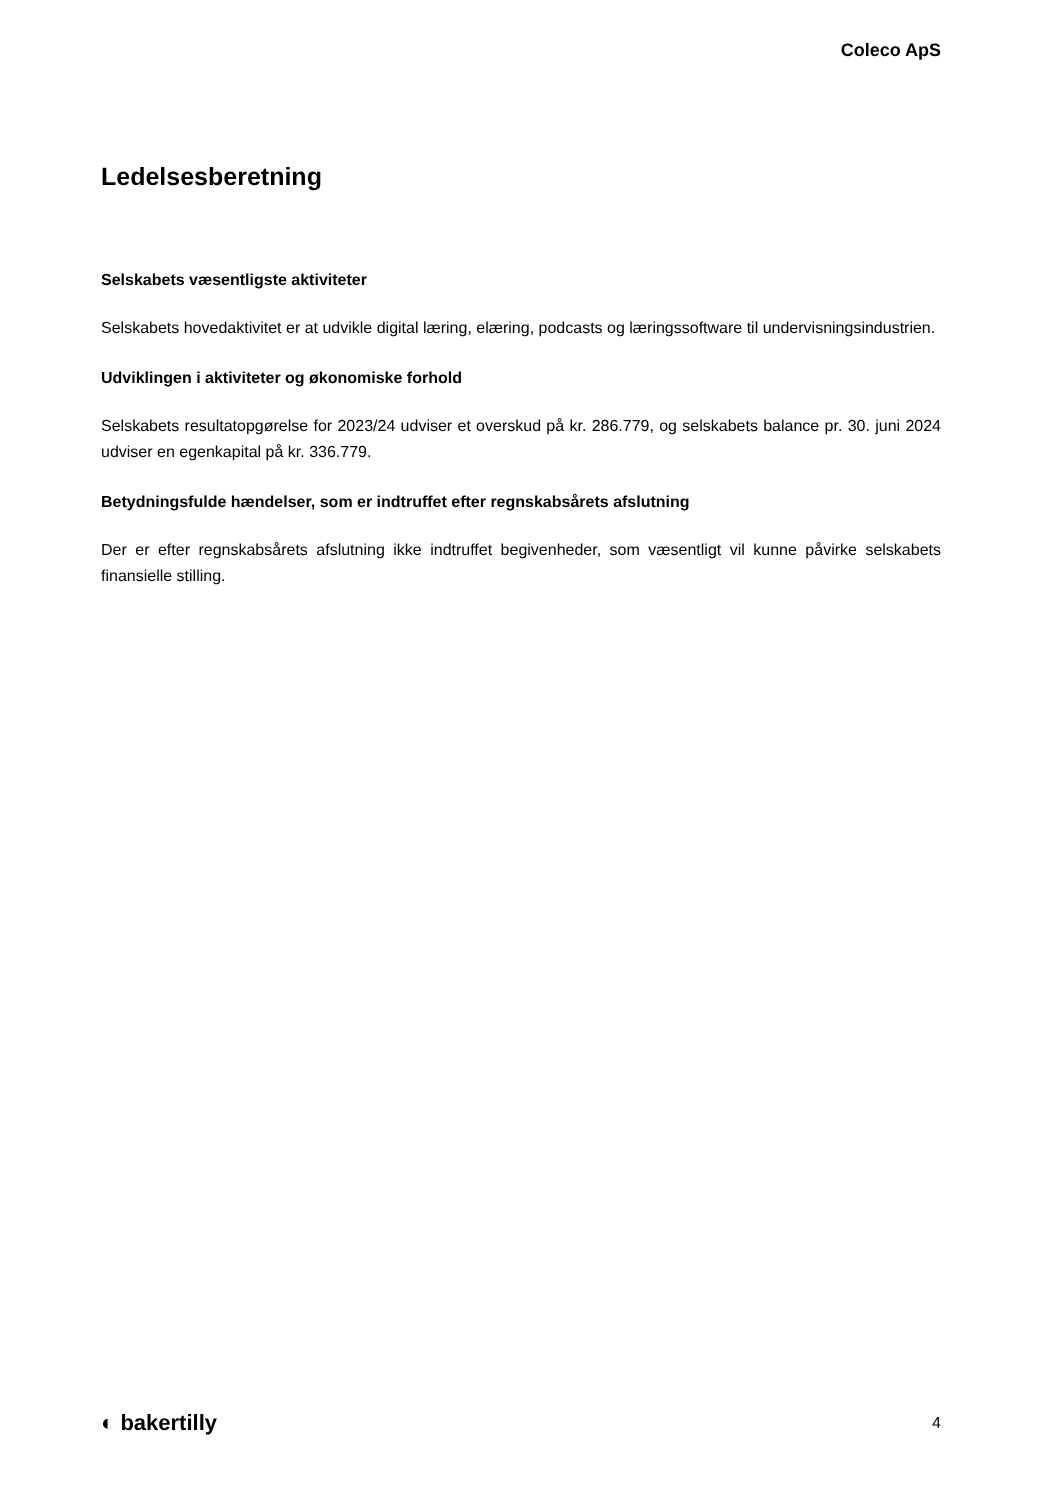Coleco ApS
Ledelsesberetning
Selskabets væsentligste aktiviteter
Selskabets hovedaktivitet er at udvikle digital læring, elæring, podcasts og læringssoftware til undervisningsindustrien.
Udviklingen i aktiviteter og økonomiske forhold
Selskabets resultatopgørelse for 2023/24 udviser et overskud på kr. 286.779, og selskabets balance pr. 30. juni 2024 udviser en egenkapital på kr. 336.779.
Betydningsfulde hændelser, som er indtruffet efter regnskabsårets afslutning
Der er efter regnskabsårets afslutning ikke indtruffet begivenheder, som væsentligt vil kunne påvirke selskabets finansielle stilling.
◐ bakertilly 4